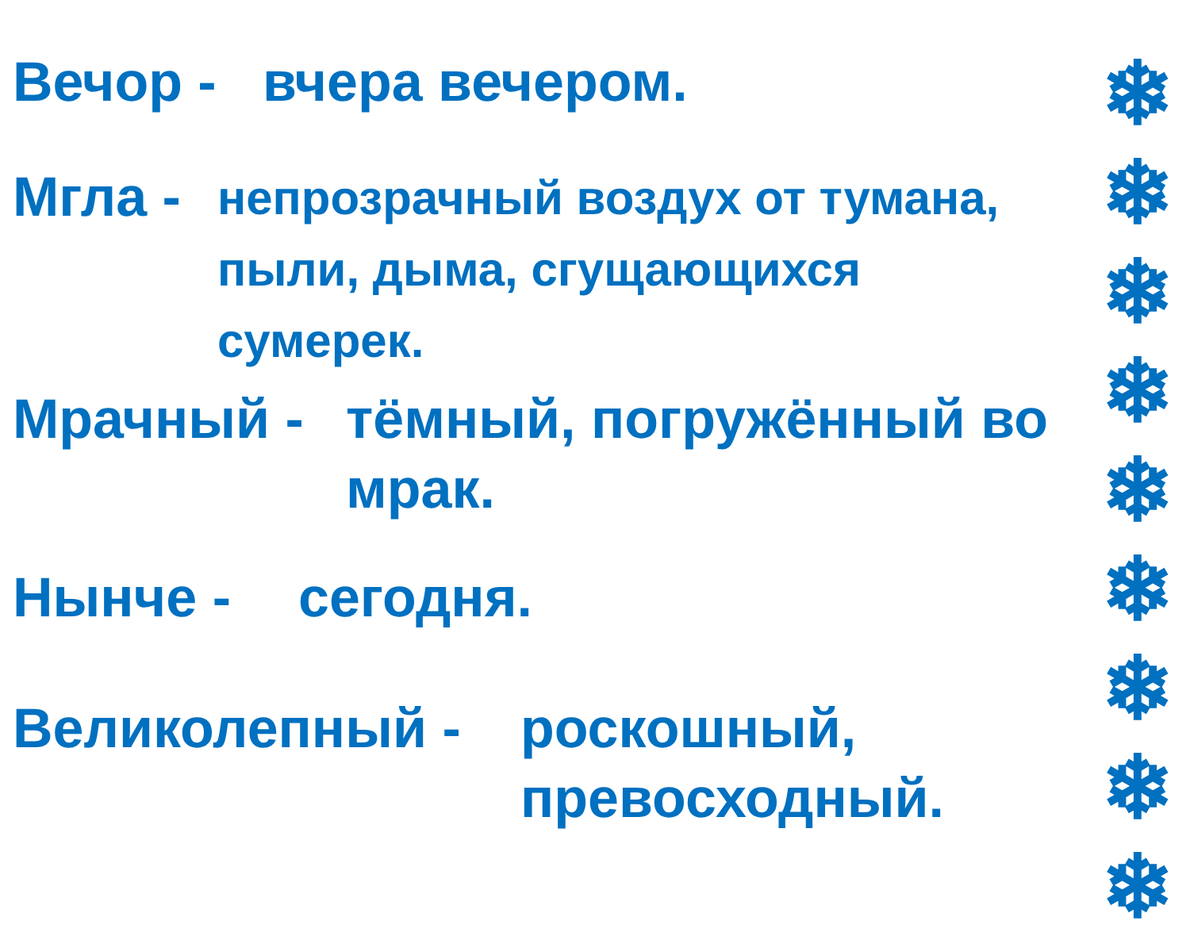❄ ❄
❄
❄
❄
❄
❄
❄
❄
Вечор - вчера вечером.
Мгла -
непрозрачный воздух от тумана, пыли, дыма, сгущающихся сумерек.
Мрачный - тёмный, погружённый во мрак.
Нынче - сегодня.
Великолепный - роскошный, превосходный.